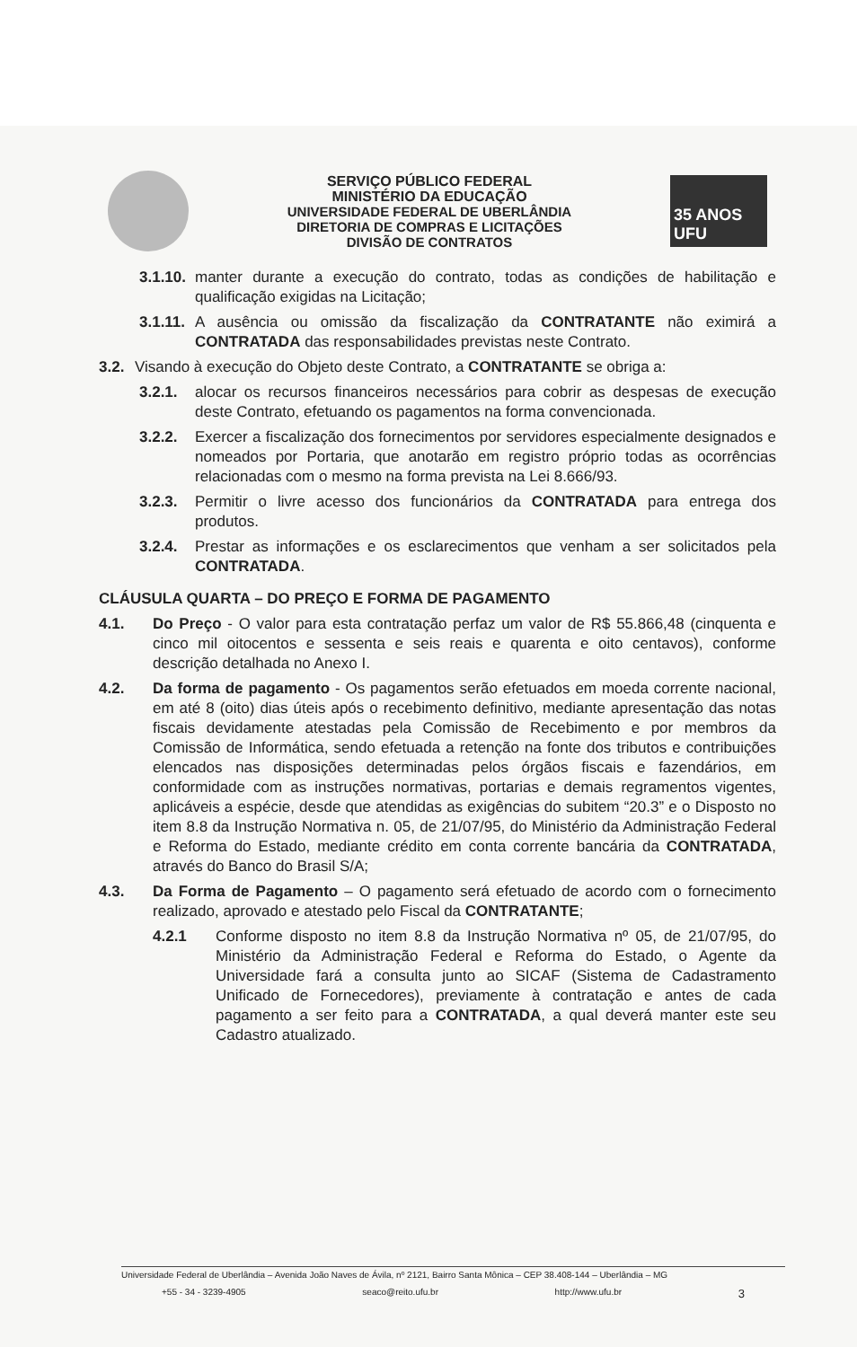SERVIÇO PÚBLICO FEDERAL
MINISTÉRIO DA EDUCAÇÃO
UNIVERSIDADE FEDERAL DE UBERLÂNDIA
DIRETORIA DE COMPRAS E LICITAÇÕES
DIVISÃO DE CONTRATOS
35 ANOS UFU
3.1.10. manter durante a execução do contrato, todas as condições de habilitação e qualificação exigidas na Licitação;
3.1.11. A ausência ou omissão da fiscalização da CONTRATANTE não eximirá a CONTRATADA das responsabilidades previstas neste Contrato.
3.2. Visando à execução do Objeto deste Contrato, a CONTRATANTE se obriga a:
3.2.1. alocar os recursos financeiros necessários para cobrir as despesas de execução deste Contrato, efetuando os pagamentos na forma convencionada.
3.2.2. Exercer a fiscalização dos fornecimentos por servidores especialmente designados e nomeados por Portaria, que anotarão em registro próprio todas as ocorrências relacionadas com o mesmo na forma prevista na Lei 8.666/93.
3.2.3. Permitir o livre acesso dos funcionários da CONTRATADA para entrega dos produtos.
3.2.4. Prestar as informações e os esclarecimentos que venham a ser solicitados pela CONTRATADA.
CLÁUSULA QUARTA – DO PREÇO E FORMA DE PAGAMENTO
4.1. Do Preço - O valor para esta contratação perfaz um valor de R$ 55.866,48 (cinquenta e cinco mil oitocentos e sessenta e seis reais e quarenta e oito centavos), conforme descrição detalhada no Anexo I.
4.2. Da forma de pagamento - Os pagamentos serão efetuados em moeda corrente nacional, em até 8 (oito) dias úteis após o recebimento definitivo, mediante apresentação das notas fiscais devidamente atestadas pela Comissão de Recebimento e por membros da Comissão de Informática, sendo efetuada a retenção na fonte dos tributos e contribuições elencados nas disposições determinadas pelos órgãos fiscais e fazendários, em conformidade com as instruções normativas, portarias e demais regramentos vigentes, aplicáveis a espécie, desde que atendidas as exigências do subitem “20.3” e o Disposto no item 8.8 da Instrução Normativa n. 05, de 21/07/95, do Ministério da Administração Federal e Reforma do Estado, mediante crédito em conta corrente bancária da CONTRATADA, através do Banco do Brasil S/A;
4.3. Da Forma de Pagamento – O pagamento será efetuado de acordo com o fornecimento realizado, aprovado e atestado pelo Fiscal da CONTRATANTE;
4.2.1 Conforme disposto no item 8.8 da Instrução Normativa nº 05, de 21/07/95, do Ministério da Administração Federal e Reforma do Estado, o Agente da Universidade fará a consulta junto ao SICAF (Sistema de Cadastramento Unificado de Fornecedores), previamente à contratação e antes de cada pagamento a ser feito para a CONTRATADA, a qual deverá manter este seu Cadastro atualizado.
Universidade Federal de Uberlândia – Avenida João Naves de Ávila, nº 2121, Bairro Santa Mônica – CEP 38.408-144 – Uberlândia – MG
+55 - 34 - 3239-4905 seaco@reito.ufu.br http://www.ufu.br 3